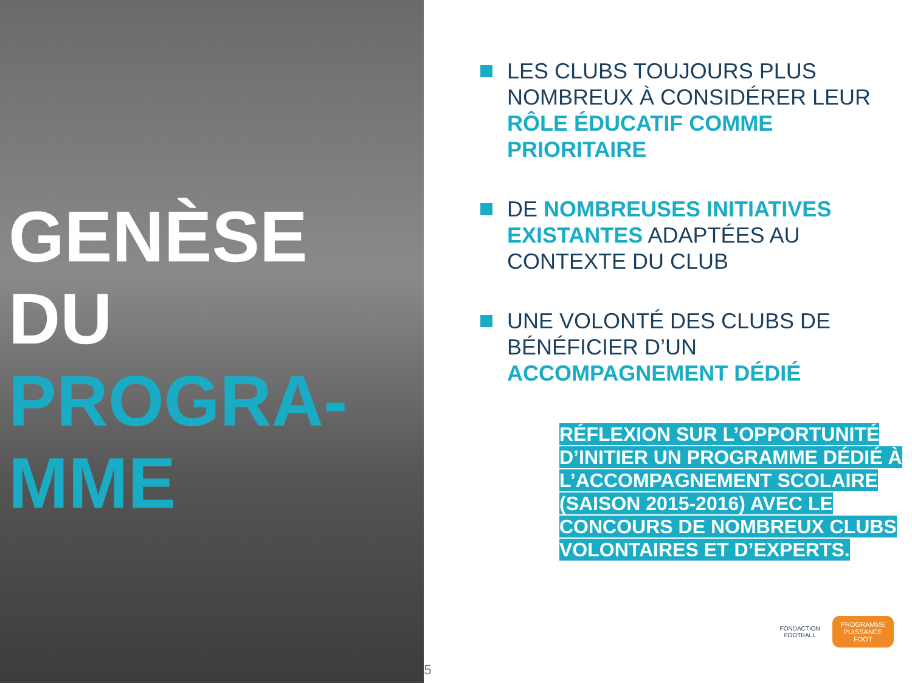GENÈSE DU
PROGRA-
MME
5
LES CLUBS TOUJOURS PLUS NOMBREUX À CONSIDÉRER LEUR RÔLE ÉDUCATIF COMME PRIORITAIRE
DE NOMBREUSES INITIATIVES EXISTANTES ADAPTÉES AU CONTEXTE DU CLUB
UNE VOLONTÉ DES CLUBS DE BÉNÉFICIER D’UN ACCOMPAGNEMENT DÉDIÉ
RÉFLEXION SUR L’OPPORTUNITÉ D’INITIER UN PROGRAMME DÉDIÉ À L’ACCOMPAGNEMENT SCOLAIRE (SAISON 2015-2016) AVEC LE CONCOURS DE NOMBREUX CLUBS VOLONTAIRES ET D’EXPERTS.
FONDACTION
FOOTBALL
PROGRAMME
PUISSANCE
FOOT